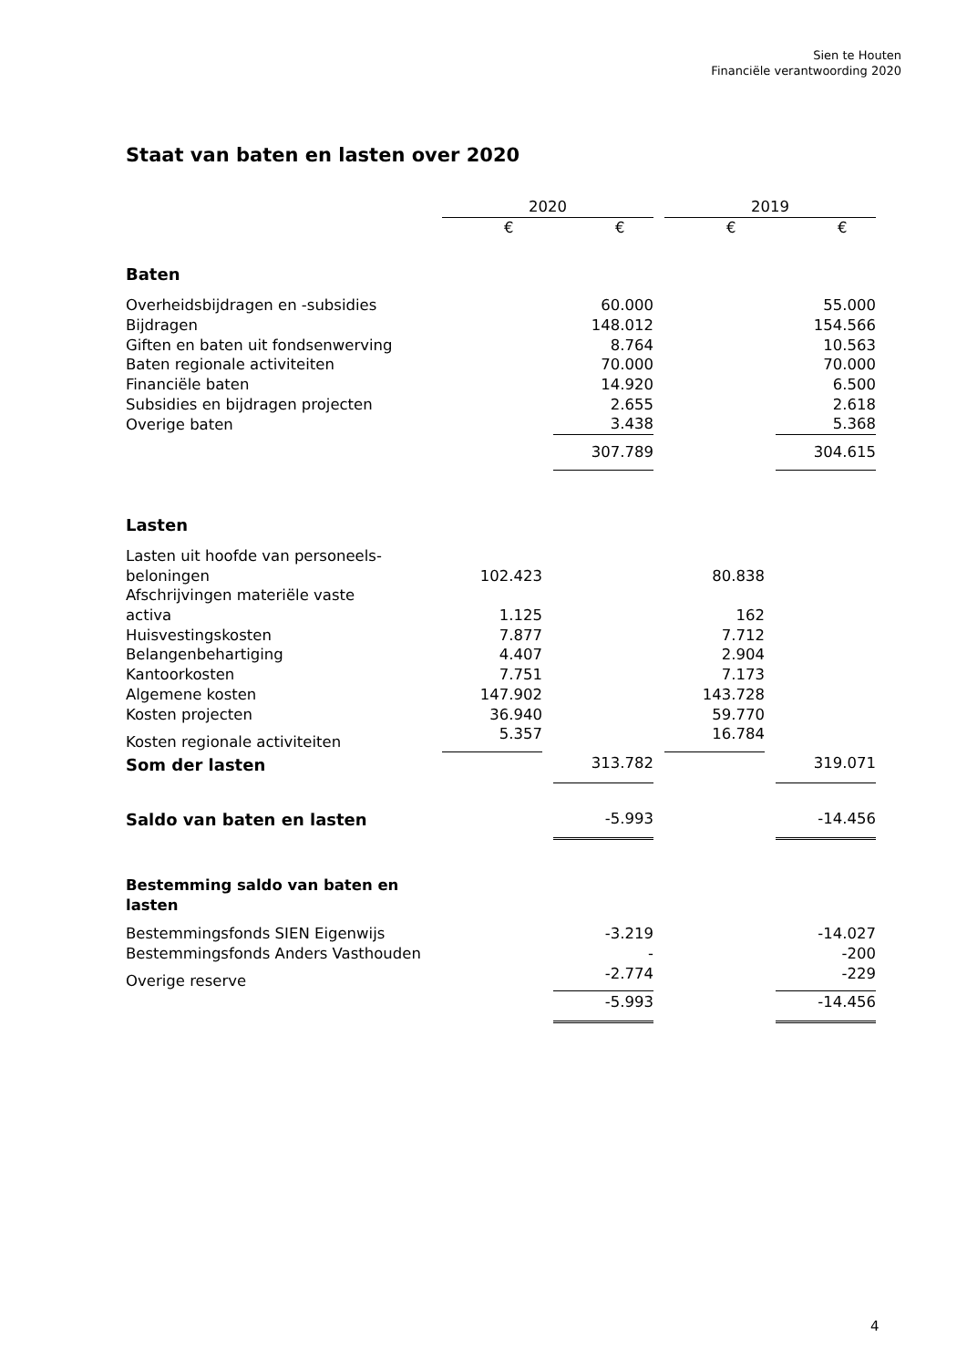Sien te Houten
Financiële verantwoording 2020
Staat van baten en lasten over 2020
| | 2020 | | | | 2019 | | |
| | € | | € | | € | | € |
| Baten | | | | | | | |
| Overheidsbijdragen en -subsidies | | | 60.000 | | | | 55.000 |
| Bijdragen | | | 148.012 | | | | 154.566 |
| Giften en baten uit fondsenwerving | | | 8.764 | | | | 10.563 |
| Baten regionale activiteiten | | | 70.000 | | | | 70.000 |
| Financiële baten | | | 14.920 | | | | 6.500 |
| Subsidies en bijdragen projecten | | | 2.655 | | | | 2.618 |
| Overige baten | | | 3.438 | | | | 5.368 |
| | | | 307.789 | | | | 304.615 |
| Lasten | | | | | | | |
| Lasten uit hoofde van personeels- beloningen | 102.423 | | | | 80.838 | | |
| Afschrijvingen materiële vaste activa | 1.125 | | | | 162 | | |
| Huisvestingskosten | 7.877 | | | | 7.712 | | |
| Belangenbehartiging | 4.407 | | | | 2.904 | | |
| Kantoorkosten | 7.751 | | | | 7.173 | | |
| Algemene kosten | 147.902 | | | | 143.728 | | |
| Kosten projecten | 36.940 | | | | 59.770 | | |
| Kosten regionale activiteiten | 5.357 | | | | 16.784 | | |
| Som der lasten | | | 313.782 | | | | 319.071 |
| Saldo van baten en lasten | | | -5.993 | | | | -14.456 |
| Bestemming saldo van baten en lasten | | | | | | | |
| Bestemmingsfonds SIEN Eigenwijs | | | -3.219 | | | | -14.027 |
| Bestemmingsfonds Anders Vasthouden | | | - | | | | -200 |
| Overige reserve | | | -2.774 | | | | -229 |
| | | | -5.993 | | | | -14.456 |
4